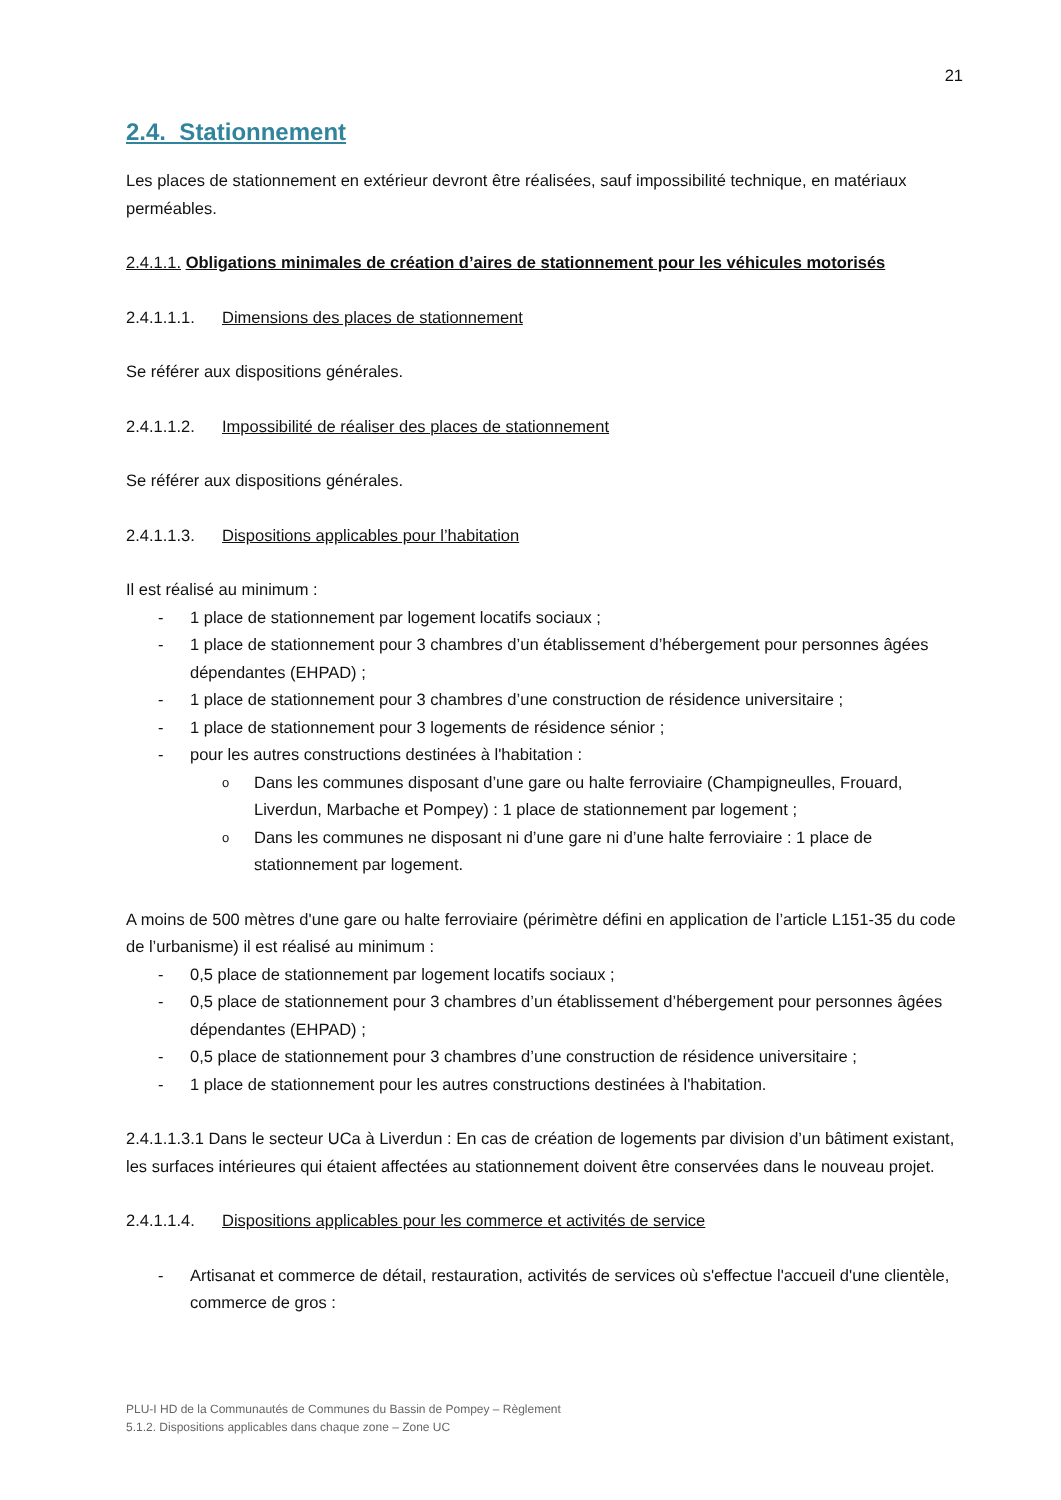21
2.4. Stationnement
Les places de stationnement en extérieur devront être réalisées, sauf impossibilité technique, en matériaux perméables.
2.4.1.1. Obligations minimales de création d’aires de stationnement pour les véhicules motorisés
2.4.1.1.1. Dimensions des places de stationnement
Se référer aux dispositions générales.
2.4.1.1.2. Impossibilité de réaliser des places de stationnement
Se référer aux dispositions générales.
2.4.1.1.3. Dispositions applicables pour l’habitation
Il est réalisé au minimum :
1 place de stationnement par logement locatifs sociaux ;
1 place de stationnement pour 3 chambres d’un établissement d’hébergement pour personnes âgées dépendantes (EHPAD) ;
1 place de stationnement pour 3 chambres d’une construction de résidence universitaire ;
1 place de stationnement pour 3 logements de résidence sénior ;
pour les autres constructions destinées à l'habitation :
Dans les communes disposant d’une gare ou halte ferroviaire (Champigneulles, Frouard, Liverdun, Marbache et Pompey) : 1 place de stationnement par logement ;
Dans les communes ne disposant ni d’une gare ni d’une halte ferroviaire : 1 place de stationnement par logement.
A moins de 500 mètres d'une gare ou halte ferroviaire (périmètre défini en application de l’article L151-35 du code de l’urbanisme) il est réalisé au minimum :
0,5 place de stationnement par logement locatifs sociaux ;
0,5 place de stationnement pour 3 chambres d’un établissement d’hébergement pour personnes âgées dépendantes (EHPAD) ;
0,5 place de stationnement pour 3 chambres d’une construction de résidence universitaire ;
1 place de stationnement pour les autres constructions destinées à l'habitation.
2.4.1.1.3.1 Dans le secteur UCa à Liverdun : En cas de création de logements par division d’un bâtiment existant, les surfaces intérieures qui étaient affectées au stationnement doivent être conservées dans le nouveau projet.
2.4.1.1.4. Dispositions applicables pour les commerce et activités de service
Artisanat et commerce de détail, restauration, activités de services où s'effectue l'accueil d'une clientèle, commerce de gros :
PLU-I HD de la Communautés de Communes du Bassin de Pompey – Règlement
5.1.2. Dispositions applicables dans chaque zone – Zone UC